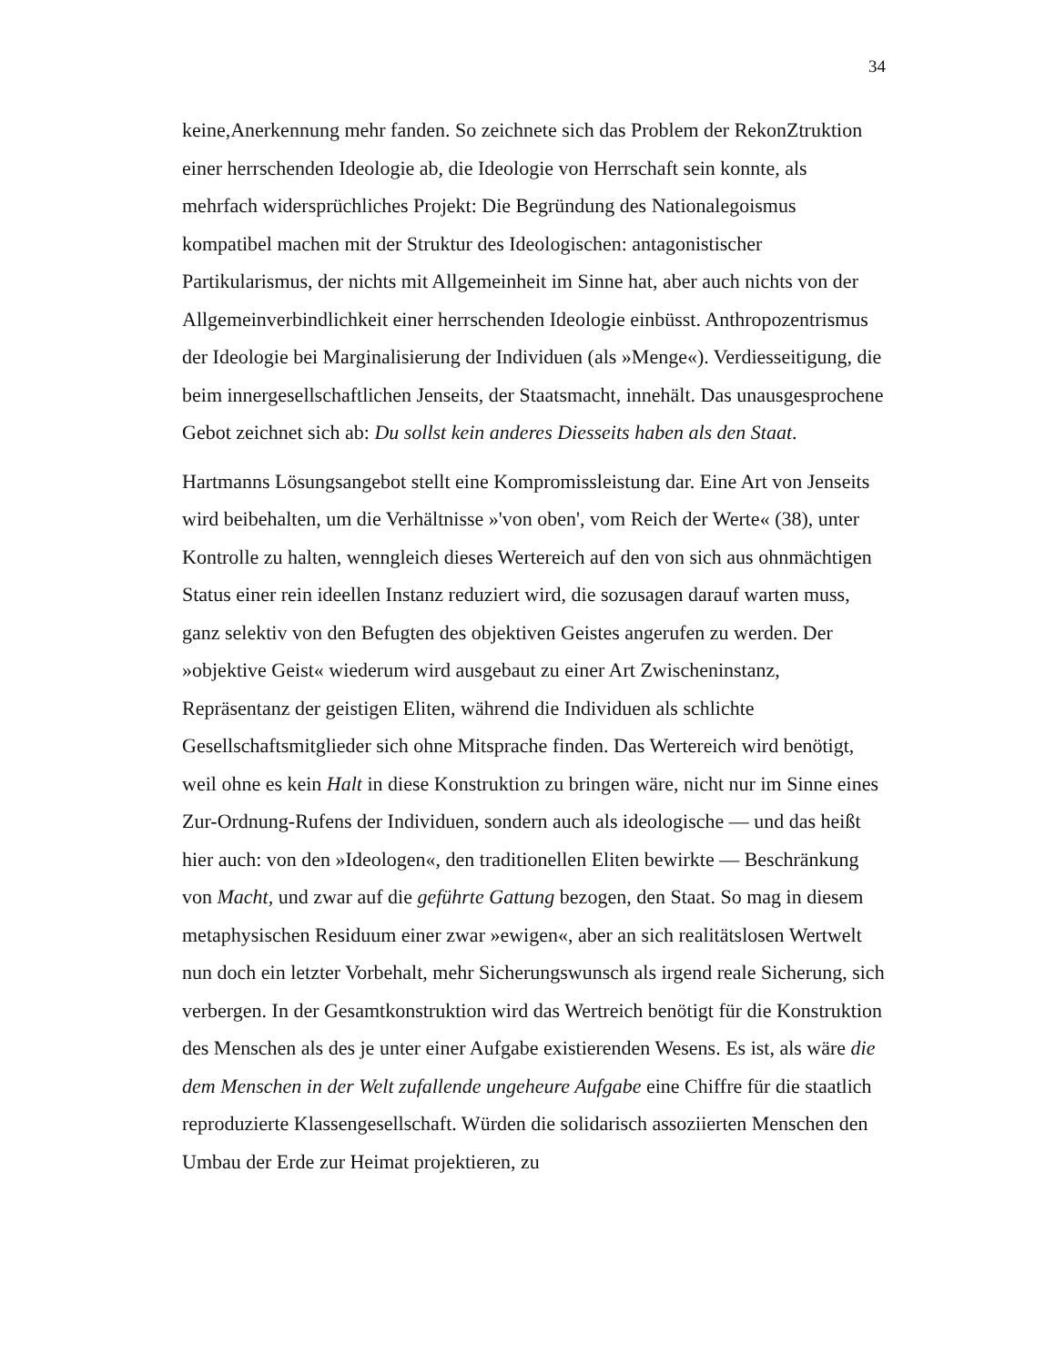34
keine,Anerkennung mehr fanden. So zeichnete sich das Problem der RekonZtruktion einer herrschenden Ideologie ab, die Ideologie von Herrschaft sein konnte, als mehrfach widersprüchliches Projekt: Die Begründung des Nationalegoismus kompatibel machen mit der Struktur des Ideologischen: antagonistischer Partikularismus, der nichts mit Allgemeinheit im Sinne hat, aber auch nichts von der Allgemeinverbindlichkeit einer herrschenden Ideologie einbüsst. Anthropozentrismus der Ideologie bei Marginalisierung der Individuen (als »Menge«). Verdiesseitigung, die beim innergesellschaftlichen Jenseits, der Staatsmacht, innehält. Das unausgesprochene Gebot zeichnet sich ab: Du sollst kein anderes Diesseits haben als den Staat.
Hartmanns Lösungsangebot stellt eine Kompromissleistung dar. Eine Art von Jenseits wird beibehalten, um die Verhältnisse »'von oben', vom Reich der Werte« (38), unter Kontrolle zu halten, wenngleich dieses Wertereich auf den von sich aus ohnmächtigen Status einer rein ideellen Instanz reduziert wird, die sozusagen darauf warten muss, ganz selektiv von den Befugten des objektiven Geistes angerufen zu werden. Der »objektive Geist« wiederum wird ausgebaut zu einer Art Zwischeninstanz, Repräsentanz der geistigen Eliten, während die Individuen als schlichte Gesellschaftsmitglieder sich ohne Mitsprache finden. Das Wertereich wird benötigt, weil ohne es kein Halt in diese Konstruktion zu bringen wäre, nicht nur im Sinne eines Zur-Ordnung-Rufens der Individuen, sondern auch als ideologische — und das heißt hier auch: von den »Ideologen«, den traditionellen Eliten bewirkte — Beschränkung von Macht, und zwar auf die geführte Gattung bezogen, den Staat. So mag in diesem metaphysischen Residuum einer zwar »ewigen«, aber an sich realitätslosen Wertwelt nun doch ein letzter Vorbehalt, mehr Sicherungswunsch als irgend reale Sicherung, sich verbergen. In der Gesamtkonstruktion wird das Wertreich benötigt für die Konstruktion des Menschen als des je unter einer Aufgabe existierenden Wesens. Es ist, als wäre die dem Menschen in der Welt zufallende ungeheure Aufgabe eine Chiffre für die staatlich reproduzierte Klassengesellschaft. Würden die solidarisch assoziierten Menschen den Umbau der Erde zur Heimat projektieren, zu